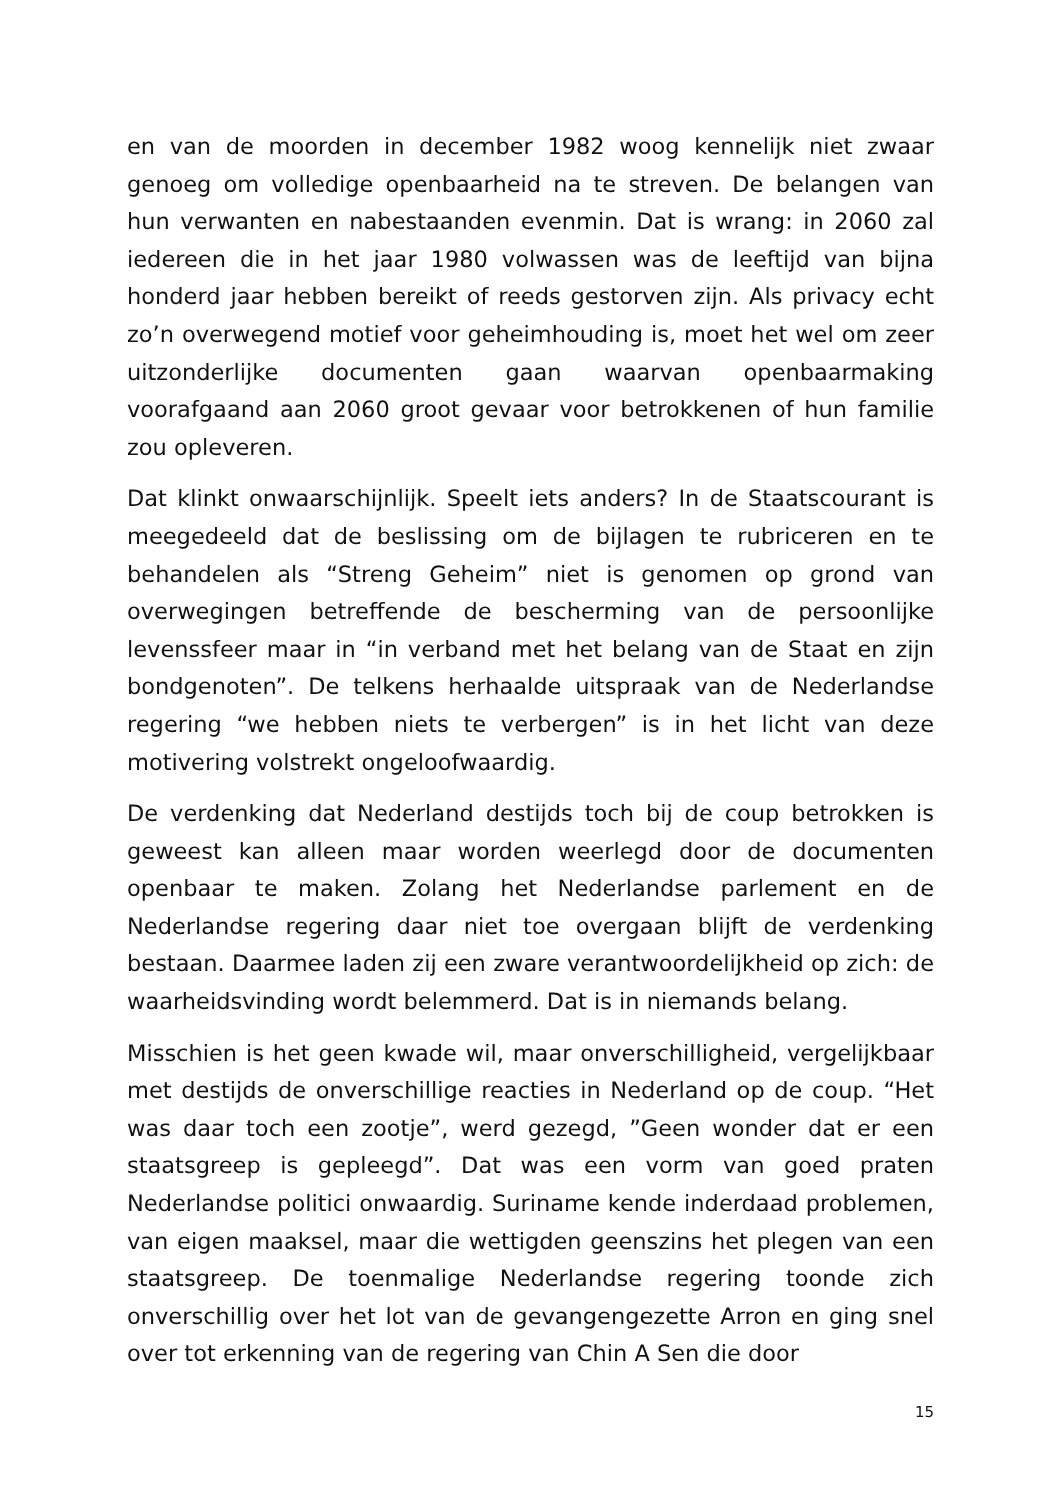en van de moorden in december 1982 woog kennelijk niet zwaar genoeg om volledige openbaarheid na te streven. De belangen van hun verwanten en nabestaanden evenmin. Dat is wrang: in 2060 zal iedereen die in het jaar 1980 volwassen was de leeftijd van bijna honderd jaar hebben bereikt of reeds gestorven zijn. Als privacy echt zo’n overwegend motief voor geheimhouding is, moet het wel om zeer uitzonderlijke documenten gaan waarvan openbaarmaking voorafgaand aan 2060 groot gevaar voor betrokkenen of hun familie zou opleveren.
Dat klinkt onwaarschijnlijk. Speelt iets anders? In de Staatscourant is meegedeeld dat de beslissing om de bijlagen te rubriceren en te behandelen als “Streng Geheim” niet is genomen op grond van overwegingen betreffende de bescherming van de persoonlijke levenssfeer maar in “in verband met het belang van de Staat en zijn bondgenoten”. De telkens herhaalde uitspraak van de Nederlandse regering “we hebben niets te verbergen” is in het licht van deze motivering volstrekt ongeloofwaardig.
De verdenking dat Nederland destijds toch bij de coup betrokken is geweest kan alleen maar worden weerlegd door de documenten openbaar te maken. Zolang het Nederlandse parlement en de Nederlandse regering daar niet toe overgaan blijft de verdenking bestaan. Daarmee laden zij een zware verantwoordelijkheid op zich: de waarheidsvinding wordt belemmerd. Dat is in niemands belang.
Misschien is het geen kwade wil, maar onverschilligheid, vergelijkbaar met destijds de onverschillige reacties in Nederland op de coup. “Het was daar toch een zootje”, werd gezegd, ”Geen wonder dat er een staatsgreep is gepleegd”. Dat was een vorm van goed praten Nederlandse politici onwaardig. Suriname kende inderdaad problemen, van eigen maaksel, maar die wettigden geenszins het plegen van een staatsgreep. De toenmalige Nederlandse regering toonde zich onverschillig over het lot van de gevangengezette Arron en ging snel over tot erkenning van de regering van Chin A Sen die door
15